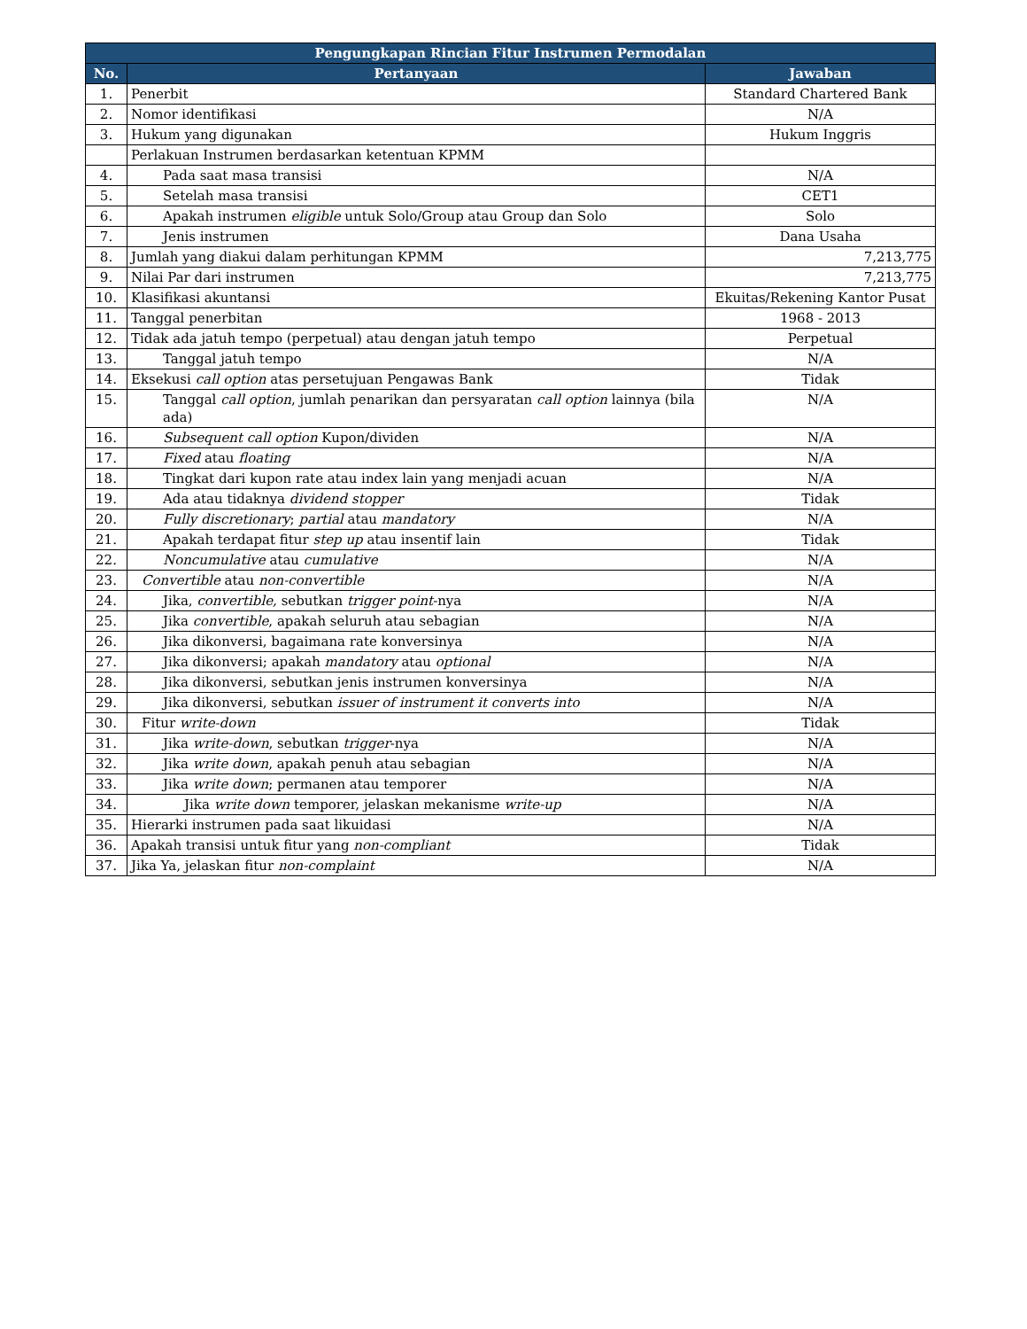| Pengungkapan Rincian Fitur Instrumen Permodalan | | |
| --- | --- | --- |
| No. | Pertanyaan | Jawaban |
| 1. | Penerbit | Standard Chartered Bank |
| 2. | Nomor identifikasi | N/A |
| 3. | Hukum yang digunakan | Hukum Inggris |
| | Perlakuan Instrumen berdasarkan ketentuan KPMM | |
| 4. | Pada saat masa transisi | N/A |
| 5. | Setelah masa transisi | CET1 |
| 6. | Apakah instrumen eligible untuk Solo/Group atau Group dan Solo | Solo |
| 7. | Jenis instrumen | Dana Usaha |
| 8. | Jumlah yang diakui dalam perhitungan KPMM | 7,213,775 |
| 9. | Nilai Par dari instrumen | 7,213,775 |
| 10. | Klasifikasi akuntansi | Ekuitas/Rekening Kantor Pusat |
| 11. | Tanggal penerbitan | 1968 - 2013 |
| 12. | Tidak ada jatuh tempo (perpetual) atau dengan jatuh tempo | Perpetual |
| 13. | Tanggal jatuh tempo | N/A |
| 14. | Eksekusi call option atas persetujuan Pengawas Bank | Tidak |
| 15. | Tanggal call option , jumlah penarikan dan persyaratan call option lainnya (bila ada) | N/A |
| 16. | Subsequent call option Kupon/dividen | N/A |
| 17. | Fixed atau floating | N/A |
| 18. | Tingkat dari kupon rate atau index lain yang menjadi acuan | N/A |
| 19. | Ada atau tidaknya dividend stopper | Tidak |
| 20. | Fully discretionary ; partial atau mandatory | N/A |
| 21. | Apakah terdapat fitur step up atau insentif lain | Tidak |
| 22. | Noncumulative atau cumulative | N/A |
| 23. | Convertible atau non-convertible | N/A |
| 24. | Jika, convertible, sebutkan trigger point -nya | N/A |
| 25. | Jika convertible , apakah seluruh atau sebagian | N/A |
| 26. | Jika dikonversi, bagaimana rate konversinya | N/A |
| 27. | Jika dikonversi; apakah mandatory atau optional | N/A |
| 28. | Jika dikonversi, sebutkan jenis instrumen konversinya | N/A |
| 29. | Jika dikonversi, sebutkan issuer of instrument it converts into | N/A |
| 30. | Fitur write-down | Tidak |
| 31. | Jika write-down , sebutkan trigger -nya | N/A |
| 32. | Jika write down , apakah penuh atau sebagian | N/A |
| 33. | Jika write down ; permanen atau temporer | N/A |
| 34. | Jika write down temporer, jelaskan mekanisme write-up | N/A |
| 35. | Hierarki instrumen pada saat likuidasi | N/A |
| 36. | Apakah transisi untuk fitur yang non-compliant | Tidak |
| 37. | Jika Ya, jelaskan fitur non-complaint | N/A |